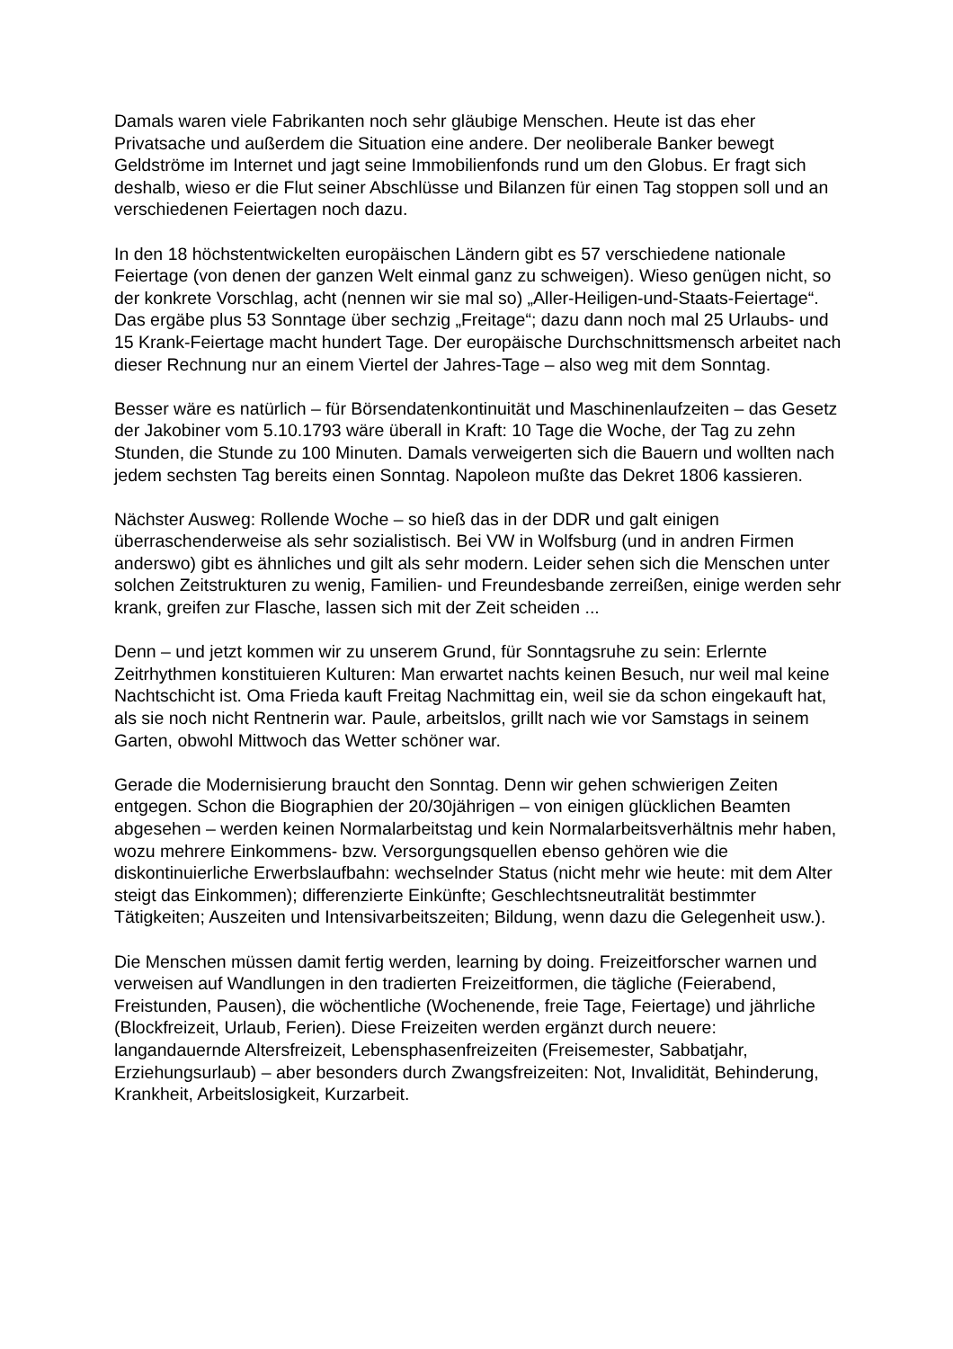Damals waren viele Fabrikanten noch sehr gläubige Menschen. Heute ist das eher Privatsache und außerdem die Situation eine andere. Der neoliberale Banker bewegt Geldströme im Internet und jagt seine Immobilienfonds rund um den Globus. Er fragt sich deshalb, wieso er die Flut seiner Abschlüsse und Bilanzen für einen Tag stoppen soll und an verschiedenen Feiertagen noch dazu.
In den 18 höchstentwickelten europäischen Ländern gibt es 57 verschiedene nationale Feiertage (von denen der ganzen Welt einmal ganz zu schweigen). Wieso genügen nicht, so der konkrete Vorschlag, acht (nennen wir sie mal so) „Aller-Heiligen-und-Staats-Feiertage“. Das ergäbe plus 53 Sonntage über sechzig „Freitage“; dazu dann noch mal 25 Urlaubs- und 15 Krank-Feiertage macht hundert Tage. Der europäische Durchschnittsmensch arbeitet nach dieser Rechnung nur an einem Viertel der Jahres-Tage – also weg mit dem Sonntag.
Besser wäre es natürlich – für Börsendatenkontinuität und Maschinenlaufzeiten – das Gesetz der Jakobiner vom 5.10.1793 wäre überall in Kraft: 10 Tage die Woche, der Tag zu zehn Stunden, die Stunde zu 100 Minuten. Damals verweigerten sich die Bauern und wollten nach jedem sechsten Tag bereits einen Sonntag. Napoleon mußte das Dekret 1806 kassieren.
Nächster Ausweg: Rollende Woche – so hieß das in der DDR und galt einigen überraschenderweise als sehr sozialistisch. Bei VW in Wolfsburg (und in andren Firmen anderswo) gibt es ähnliches und gilt als sehr modern. Leider sehen sich die Menschen unter solchen Zeitstrukturen zu wenig, Familien- und Freundesbande zerreißen, einige werden sehr krank, greifen zur Flasche, lassen sich mit der Zeit scheiden ...
Denn – und jetzt kommen wir zu unserem Grund, für Sonntagsruhe zu sein: Erlernte Zeitrhythmen konstituieren Kulturen: Man erwartet nachts keinen Besuch, nur weil mal keine Nachtschicht ist. Oma Frieda kauft Freitag Nachmittag ein, weil sie da schon eingekauft hat, als sie noch nicht Rentnerin war. Paule, arbeitslos, grillt nach wie vor Samstags in seinem Garten, obwohl Mittwoch das Wetter schöner war.
Gerade die Modernisierung braucht den Sonntag. Denn wir gehen schwierigen Zeiten entgegen. Schon die Biographien der 20/30jährigen – von einigen glücklichen Beamten abgesehen – werden keinen Normalarbeitstag und kein Normalarbeitsverhältnis mehr haben, wozu mehrere Einkommens- bzw. Versorgungsquellen ebenso gehören wie die diskontinuierliche Erwerbslaufbahn: wechselnder Status (nicht mehr wie heute: mit dem Alter steigt das Einkommen); differenzierte Einkünfte; Geschlechtsneutralität bestimmter Tätigkeiten; Auszeiten und Intensivarbeitszeiten; Bildung, wenn dazu die Gelegenheit usw.).
Die Menschen müssen damit fertig werden, learning by doing. Freizeitforscher warnen und verweisen auf Wandlungen in den tradierten Freizeitformen, die tägliche (Feierabend, Freistunden, Pausen), die wöchentliche (Wochenende, freie Tage, Feiertage) und jährliche (Blockfreizeit, Urlaub, Ferien). Diese Freizeiten werden ergänzt durch neuere: langandauernde Altersfreizeit, Lebensphasenfreizeiten (Freisemester, Sabbatjahr, Erziehungsurlaub) – aber besonders durch Zwangsfreizeiten: Not, Invalidität, Behinderung, Krankheit, Arbeitslosigkeit, Kurzarbeit.